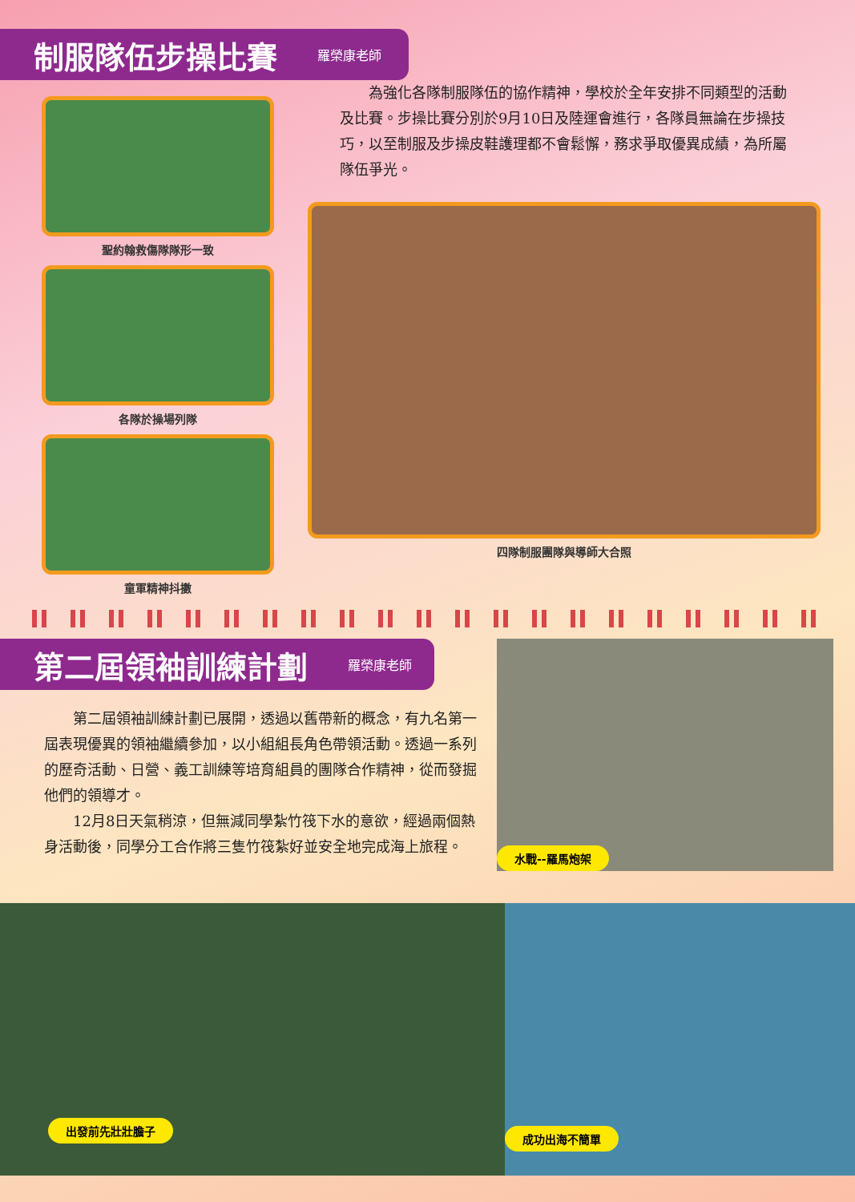制服隊伍步操比賽
羅榮康老師
聖約翰救傷隊隊形一致
各隊於操場列隊
童軍精神抖擻
為強化各隊制服隊伍的協作精神，學校於全年安排不同類型的活動及比賽。步操比賽分別於9月10日及陸運會進行，各隊員無論在步操技巧，以至制服及步操皮鞋護理都不會鬆懈，務求爭取優異成績，為所屬隊伍爭光。
四隊制服團隊與導師大合照
第二屆領袖訓練計劃
羅榮康老師
第二屆領袖訓練計劃已展開，透過以舊帶新的概念，有九名第一屆表現優異的領袖繼續參加，以小組組長角色帶領活動。透過一系列的歷奇活動、日營、義工訓練等培育組員的團隊合作精神，從而發掘他們的領導才。
12月8日天氣稍涼，但無減同學紮竹筏下水的意欲，經過兩個熱身活動後，同學分工合作將三隻竹筏紮好並安全地完成海上旅程。
水戰--羅馬炮架
出發前先壯壯膽子 成功出海不簡單